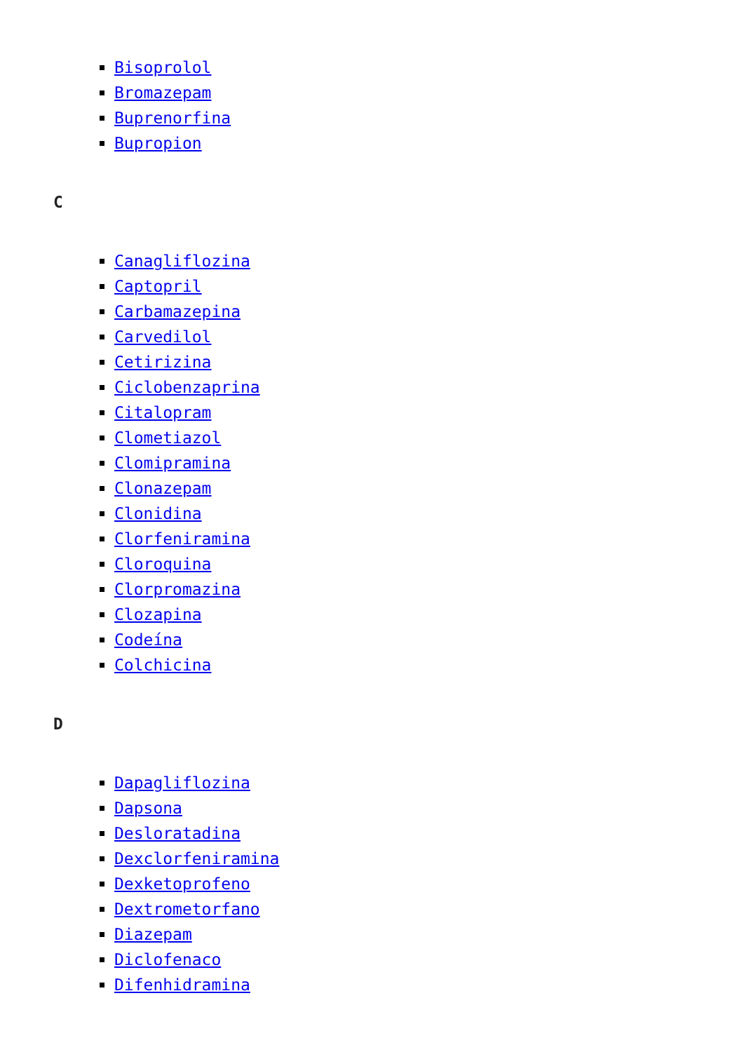Bisoprolol
Bromazepam
Buprenorfina
Bupropion
C
Canagliflozina
Captopril
Carbamazepina
Carvedilol
Cetirizina
Ciclobenzaprina
Citalopram
Clometiazol
Clomipramina
Clonazepam
Clonidina
Clorfeniramina
Cloroquina
Clorpromazina
Clozapina
Codeína
Colchicina
D
Dapagliflozina
Dapsona
Desloratadina
Dexclorfeniramina
Dexketoprofeno
Dextrometorfano
Diazepam
Diclofenaco
Difenhidramina